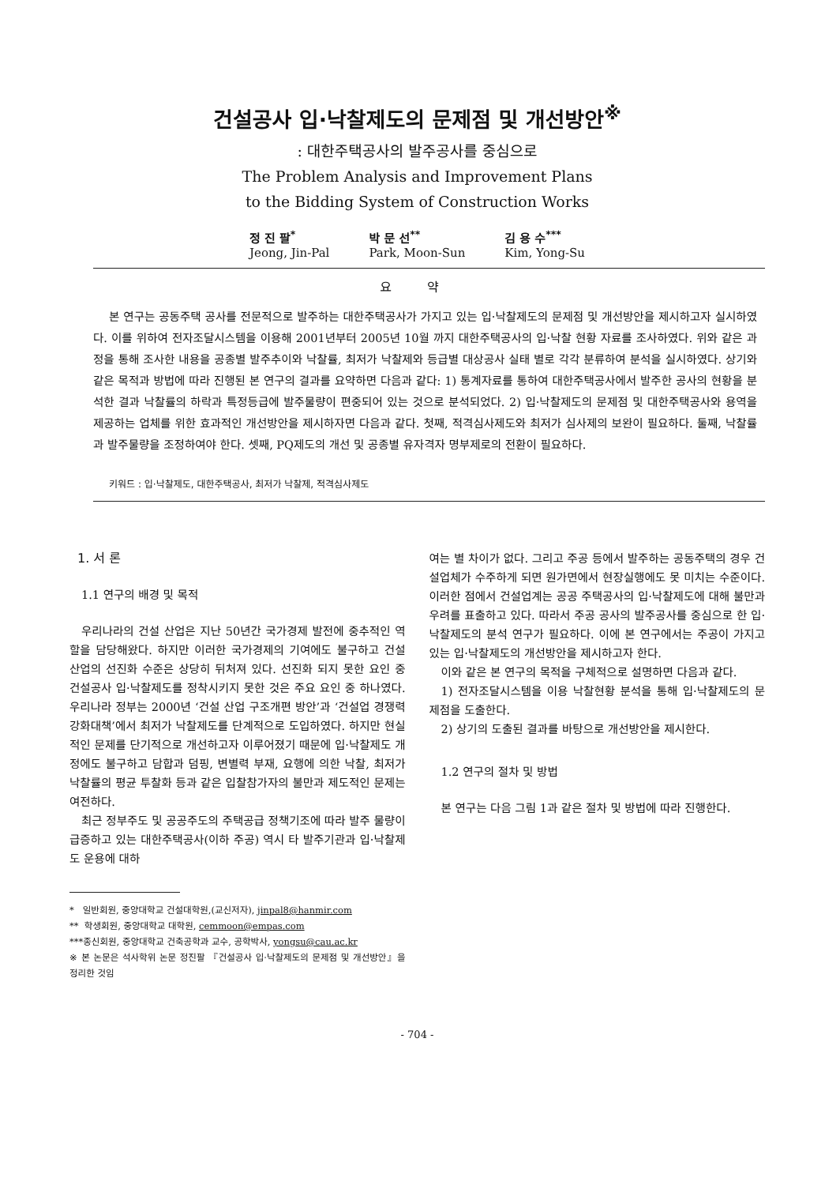건설공사 입·낙찰제도의 문제점 및 개선방안<sup>※</sup>
: 대한주택공사의 발주공사를 중심으로
The Problem Analysis and Improvement Plans
to the Bidding System of Construction Works
정 진 팔<sup>*</sup>
Jeong, Jin-Pal
박 문 선<sup>**</sup>
Park, Moon-Sun
김 용 수<sup>***</sup>
Kim, Yong-Su
요 약
본 연구는 공동주택 공사를 전문적으로 발주하는 대한주택공사가 가지고 있는 입·낙찰제도의 문제점 및 개선방안을 제시하고자 실시하였다. 이를 위하여 전자조달시스템을 이용해 2001년부터 2005년 10월 까지 대한주택공사의 입·낙찰 현황 자료를 조사하였다. 위와 같은 과정을 통해 조사한 내용을 공종별 발주추이와 낙찰률, 최저가 낙찰제와 등급별 대상공사 실태 별로 각각 분류하여 분석을 실시하였다. 상기와 같은 목적과 방법에 따라 진행된 본 연구의 결과를 요약하면 다음과 같다: 1) 통계자료를 통하여 대한주택공사에서 발주한 공사의 현황을 분석한 결과 낙찰률의 하락과 특정등급에 발주물량이 편중되어 있는 것으로 분석되었다. 2) 입·낙찰제도의 문제점 및 대한주택공사와 용역을 제공하는 업체를 위한 효과적인 개선방안을 제시하자면 다음과 같다. 첫째, 적격심사제도와 최저가 심사제의 보완이 필요하다. 둘째, 낙찰률과 발주물량을 조정하여야 한다. 셋째, PQ제도의 개선 및 공종별 유자격자 명부제로의 전환이 필요하다.
키워드 : 입·낙찰제도, 대한주택공사, 최저가 낙찰제, 적격심사제도
1. 서 론
1.1 연구의 배경 및 목적
우리나라의 건설 산업은 지난 50년간 국가경제 발전에 중추적인 역할을 담당해왔다. 하지만 이러한 국가경제의 기여에도 불구하고 건설 산업의 선진화 수준은 상당히 뒤처져 있다. 선진화 되지 못한 요인 중 건설공사 입·낙찰제도를 정착시키지 못한 것은 주요 요인 중 하나였다. 우리나라 정부는 2000년 ‘건설 산업 구조개편 방안’과 ‘건설업 경쟁력 강화대책’에서 최저가 낙찰제도를 단계적으로 도입하였다. 하지만 현실적인 문제를 단기적으로 개선하고자 이루어졌기 때문에 입·낙찰제도 개정에도 불구하고 담합과 덤핑, 변별력 부재, 요행에 의한 낙찰, 최저가 낙찰률의 평균 투찰화 등과 같은 입찰참가자의 불만과 제도적인 문제는 여전하다.
최근 정부주도 및 공공주도의 주택공급 정책기조에 따라 발주 물량이 급증하고 있는 대한주택공사(이하 주공) 역시 타 발주기관과 입·낙찰제도 운용에 대하
* 일반회원, 중앙대학교 건설대학원,(교신저자), jinpal8@hanmir.com
** 학생회원, 중앙대학교 대학원, cemmoon@empas.com
***종신회원, 중앙대학교 건축공학과 교수, 공학박사, yongsu@cau.ac.kr
※ 본 논문은 석사학위 논문 정진팔 『건설공사 입·낙찰제도의 문제점 및 개선방안』을 정리한 것임
여는 별 차이가 없다. 그리고 주공 등에서 발주하는 공동주택의 경우 건설업체가 수주하게 되면 원가면에서 현장실행에도 못 미치는 수준이다. 이러한 점에서 건설업계는 공공 주택공사의 입·낙찰제도에 대해 불만과 우려를 표출하고 있다. 따라서 주공 공사의 발주공사를 중심으로 한 입·낙찰제도의 분석 연구가 필요하다. 이에 본 연구에서는 주공이 가지고 있는 입·낙찰제도의 개선방안을 제시하고자 한다.
이와 같은 본 연구의 목적을 구체적으로 설명하면 다음과 같다.
1) 전자조달시스템을 이용 낙찰현황 분석을 통해 입·낙찰제도의 문제점을 도출한다.
2) 상기의 도출된 결과를 바탕으로 개선방안을 제시한다.
1.2 연구의 절차 및 방법
본 연구는 다음 그림 1과 같은 절차 및 방법에 따라 진행한다.
- 704 -